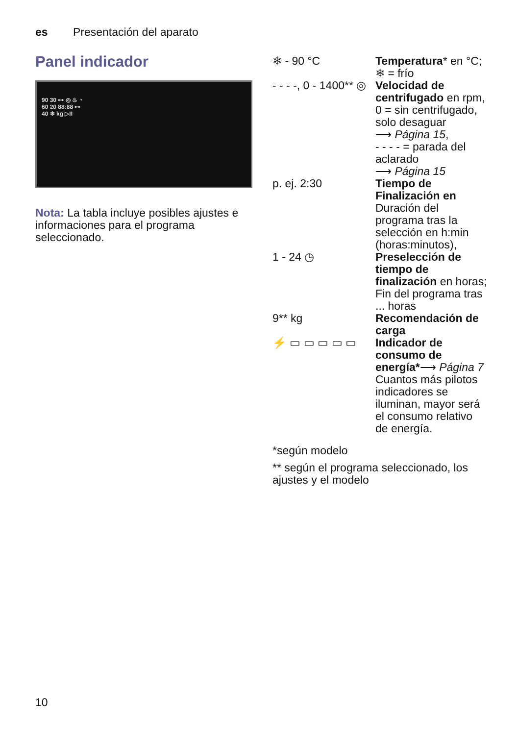es Presentación del aparato
Panel indicador
90 30 ⊶ ◎ ♨ ◔
60 20 88:88 ⊶
40 ❄ kg ▷II
Nota: La tabla incluye posibles ajustes e informaciones para el programa seleccionado.
| ❄ - 90 °C | Temperatura * en °C; ❄ = frío |
| - - - -, 0 - 1400** ◎ | Velocidad de centrifugado en rpm, 0 = sin centrifugado, solo desaguar ⟶ Página 15 , - - - - = parada del aclarado ⟶ Página 15 |
| p. ej. 2:30 | Tiempo de Finalización en Duración del programa tras la selección en h:min (horas:minutos), |
| 1 - 24 ◷ | Preselección de tiempo de finalización en horas; Fin del programa tras ... horas |
| 9** kg | Recomendación de carga |
| ⚡ ▭ ▭ ▭ ▭ ▭ | Indicador de consumo de energía* ⟶ Página 7 Cuantos más pilotos indicadores se iluminan, mayor será el consumo relativo de energía. |
*según modelo
** según el programa seleccionado, los ajustes y el modelo
10